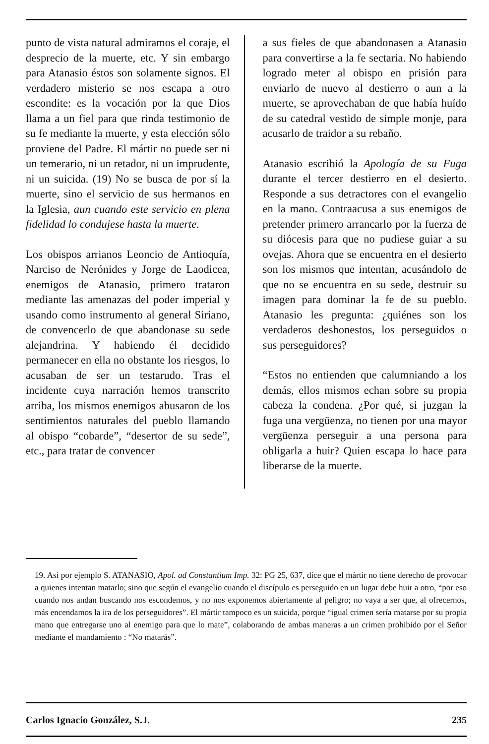punto de vista natural admiramos el coraje, el desprecio de la muerte, etc. Y sin embargo para Atanasio éstos son solamente signos. El verdadero misterio se nos escapa a otro escondite: es la vocación por la que Dios llama a un fiel para que rinda testimonio de su fe mediante la muerte, y esta elección sólo proviene del Padre. El mártir no puede ser ni un temerario, ni un retador, ni un imprudente, ni un suicida. (19) No se busca de por sí la muerte, sino el servicio de sus hermanos en la Iglesia, aun cuando este servicio en plena fidelidad lo condujese hasta la muerte.
Los obispos arrianos Leoncio de Antioquía, Narciso de Nerónides y Jorge de Laodicea, enemigos de Atanasio, primero trataron mediante las amenazas del poder imperial y usando como instrumento al general Siriano, de convencerlo de que abandonase su sede alejandrina. Y habiendo él decidido permanecer en ella no obstante los riesgos, lo acusaban de ser un testarudo. Tras el incidente cuya narración hemos transcrito arriba, los mismos enemigos abusaron de los sentimientos naturales del pueblo llamando al obispo “cobarde”, “desertor de su sede”, etc., para tratar de convencer
a sus fieles de que abandonasen a Atanasio para convertirse a la fe sectaria. No habiendo logrado meter al obispo en prisión para enviarlo de nuevo al destierro o aun a la muerte, se aprovechaban de que había huído de su catedral vestido de simple monje, para acusarlo de traidor a su rebaño.
Atanasio escribió la Apología de su Fuga durante el tercer destierro en el desierto. Responde a sus detractores con el evangelio en la mano. Contraacusa a sus enemigos de pretender primero arrancarlo por la fuerza de su diócesis para que no pudiese guiar a su ovejas. Ahora que se encuentra en el desierto son los mismos que intentan, acusándolo de que no se encuentra en su sede, destruir su imagen para dominar la fe de su pueblo. Atanasio les pregunta: ¿quiénes son los verdaderos deshonestos, los perseguidos o sus perseguidores?
“Estos no entienden que calumniando a los demás, ellos mismos echan sobre su propia cabeza la condena. ¿Por qué, si juzgan la fuga una vergüenza, no tienen por una mayor vergüenza perseguir a una persona para obligarla a huir? Quien escapa lo hace para liberarse de la muerte.
19. Así por ejemplo S. ATANASIO, Apol. ad Constantium Imp. 32: PG 25, 637, dice que el mártir no tiene derecho de provocar a quienes intentan matarlo; sino que según el evangelio cuando el discípulo es perseguido en un lugar debe huir a otro, “por eso cuando nos andan buscando nos escondemos, y no nos exponemos abiertamente al peligro; no vaya a ser que, al ofrecernos, más encendamos la ira de los perseguidores”. El mártir tampoco es un suicida, porque “igual crimen sería matarse por su propia mano que entregarse uno al enemigo para que lo mate”, colaborando de ambas maneras a un crimen prohibido por el Señor mediante el mandamiento : “No matarás”.
Carlos Ignacio González, S.J. 235